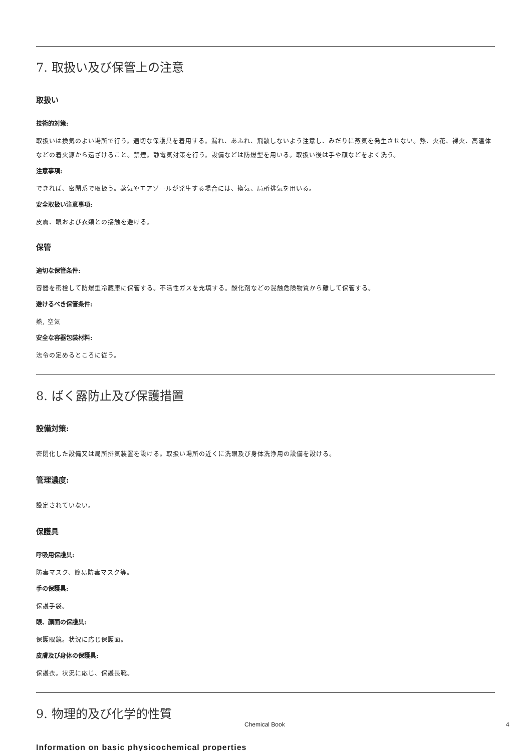7. 取扱い及び保管上の注意
取扱い
技術的対策:
取扱いは換気のよい場所で行う。適切な保護具を着用する。漏れ、あふれ、飛散しないよう注意し、みだりに蒸気を発生させない。熱、火花、裸火、高温体などの着火源から遠ざけること。禁煙。静電気対策を行う。設備などは防爆型を用いる。取扱い後は手や顔などをよく洗う。
注意事項:
できれば、密閉系で取扱う。蒸気やエアゾールが発生する場合には、換気、局所排気を用いる。
安全取扱い注意事項:
皮膚、眼および衣類との接触を避ける。
保管
適切な保管条件:
容器を密栓して防爆型冷蔵庫に保管する。不活性ガスを充填する。酸化剤などの混触危険物質から離して保管する。
避けるべき保管条件:
熱, 空気
安全な容器包装材料:
法令の定めるところに従う。
8. ばく露防止及び保護措置
設備対策:
密閉化した設備又は局所排気装置を設ける。取扱い場所の近くに洗眼及び身体洗浄用の設備を設ける。
管理濃度:
設定されていない。
保護具
呼吸用保護具:
防毒マスク、簡易防毒マスク等。
手の保護具:
保護手袋。
眼、顔面の保護具:
保護眼鏡。状況に応じ保護面。
皮膚及び身体の保護具:
保護衣。状況に応じ、保護長靴。
9. 物理的及び化学的性質
Information on basic physicochemical properties
Chemical Book 4